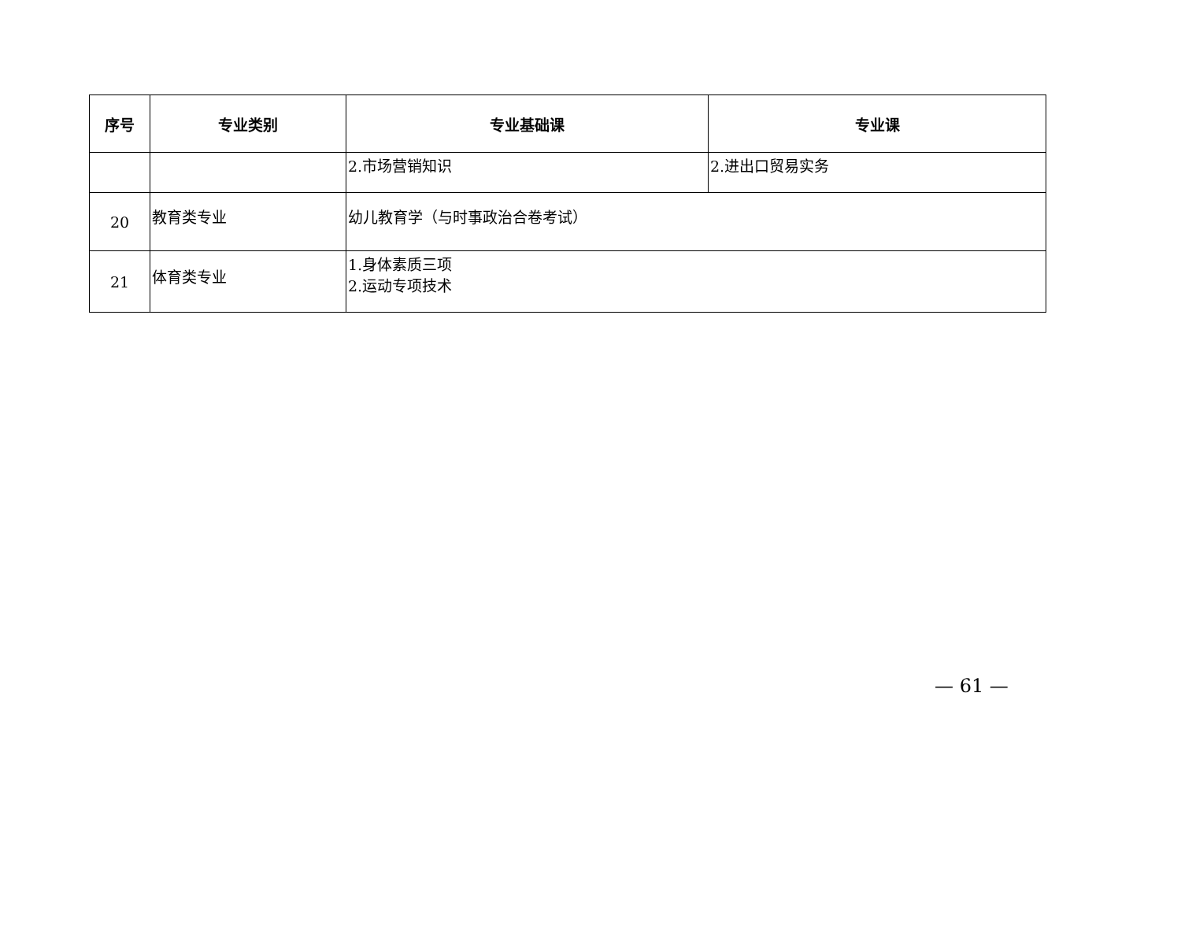| 序号 | 专业类别 | 专业基础课 | 专业课 |
| --- | --- | --- | --- |
| | | 2.市场营销知识 | 2.进出口贸易实务 |
| 20 | 教育类专业 | 幼儿教育学（与时事政治合卷考试） | |
| 21 | 体育类专业 | 1.身体素质三项 2.运动专项技术 | |
— 61 —